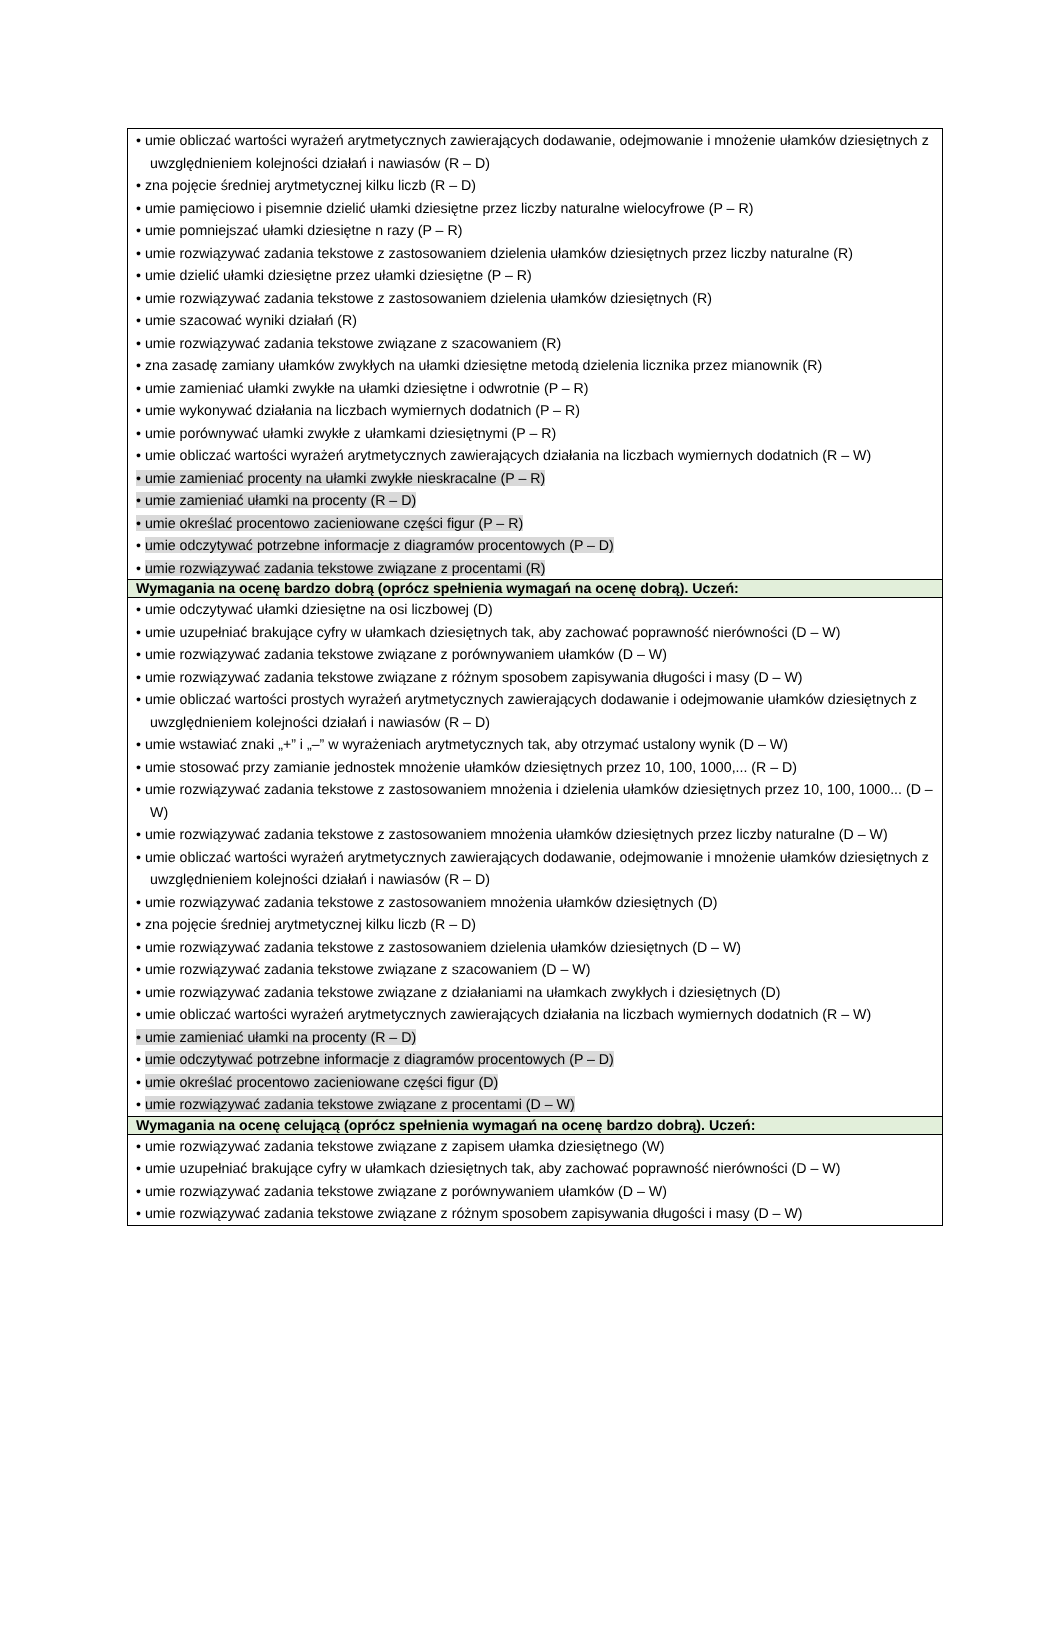| • umie obliczać wartości wyrażeń arytmetycznych zawierających dodawanie, odejmowanie i mnożenie ułamków dziesiętnych z uwzględnieniem kolejności działań i nawiasów (R – D) • zna pojęcie średniej arytmetycznej kilku liczb (R – D) • umie pamięciowo i pisemnie dzielić ułamki dziesiętne przez liczby naturalne wielocyfrowe (P – R) • umie pomniejszać ułamki dziesiętne n razy (P – R) • umie rozwiązywać zadania tekstowe z zastosowaniem dzielenia ułamków dziesiętnych przez liczby naturalne (R) • umie dzielić ułamki dziesiętne przez ułamki dziesiętne (P – R) • umie rozwiązywać zadania tekstowe z zastosowaniem dzielenia ułamków dziesiętnych (R) • umie szacować wyniki działań (R) • umie rozwiązywać zadania tekstowe związane z szacowaniem (R) • zna zasadę zamiany ułamków zwykłych na ułamki dziesiętne metodą dzielenia licznika przez mianownik (R) • umie zamieniać ułamki zwykłe na ułamki dziesiętne i odwrotnie (P – R) • umie wykonywać działania na liczbach wymiernych dodatnich (P – R) • umie porównywać ułamki zwykłe z ułamkami dziesiętnymi (P – R) • umie obliczać wartości wyrażeń arytmetycznych zawierających działania na liczbach wymiernych dodatnich (R – W) • umie zamieniać procenty na ułamki zwykłe nieskracalne (P – R) • umie zamieniać ułamki na procenty (R – D) • umie określać procentowo zacieniowane części figur (P – R) • umie odczytywać potrzebne informacje z diagramów procentowych (P – D) • umie rozwiązywać zadania tekstowe związane z procentami (R) |
| Wymagania na ocenę bardzo dobrą (oprócz spełnienia wymagań na ocenę dobrą). Uczeń: |
| • umie odczytywać ułamki dziesiętne na osi liczbowej (D) • umie uzupełniać brakujące cyfry w ułamkach dziesiętnych tak, aby zachować poprawność nierówności (D – W) • umie rozwiązywać zadania tekstowe związane z porównywaniem ułamków (D – W) • umie rozwiązywać zadania tekstowe związane z różnym sposobem zapisywania długości i masy (D – W) • umie obliczać wartości prostych wyrażeń arytmetycznych zawierających dodawanie i odejmowanie ułamków dziesiętnych z uwzględnieniem kolejności działań i nawiasów (R – D) • umie wstawiać znaki „+” i „–” w wyrażeniach arytmetycznych tak, aby otrzymać ustalony wynik (D – W) • umie stosować przy zamianie jednostek mnożenie ułamków dziesiętnych przez 10, 100, 1000,... (R – D) • umie rozwiązywać zadania tekstowe z zastosowaniem mnożenia i dzielenia ułamków dziesiętnych przez 10, 100, 1000... (D – W) • umie rozwiązywać zadania tekstowe z zastosowaniem mnożenia ułamków dziesiętnych przez liczby naturalne (D – W) • umie obliczać wartości wyrażeń arytmetycznych zawierających dodawanie, odejmowanie i mnożenie ułamków dziesiętnych z uwzględnieniem kolejności działań i nawiasów (R – D) • umie rozwiązywać zadania tekstowe z zastosowaniem mnożenia ułamków dziesiętnych (D) • zna pojęcie średniej arytmetycznej kilku liczb (R – D) • umie rozwiązywać zadania tekstowe z zastosowaniem dzielenia ułamków dziesiętnych (D – W) • umie rozwiązywać zadania tekstowe związane z szacowaniem (D – W) • umie rozwiązywać zadania tekstowe związane z działaniami na ułamkach zwykłych i dziesiętnych (D) • umie obliczać wartości wyrażeń arytmetycznych zawierających działania na liczbach wymiernych dodatnich (R – W) • umie zamieniać ułamki na procenty (R – D) • umie odczytywać potrzebne informacje z diagramów procentowych (P – D) • umie określać procentowo zacieniowane części figur (D) • umie rozwiązywać zadania tekstowe związane z procentami (D – W) |
| Wymagania na ocenę celującą (oprócz spełnienia wymagań na ocenę bardzo dobrą). Uczeń: |
| • umie rozwiązywać zadania tekstowe związane z zapisem ułamka dziesiętnego (W) • umie uzupełniać brakujące cyfry w ułamkach dziesiętnych tak, aby zachować poprawność nierówności (D – W) • umie rozwiązywać zadania tekstowe związane z porównywaniem ułamków (D – W) • umie rozwiązywać zadania tekstowe związane z różnym sposobem zapisywania długości i masy (D – W) |